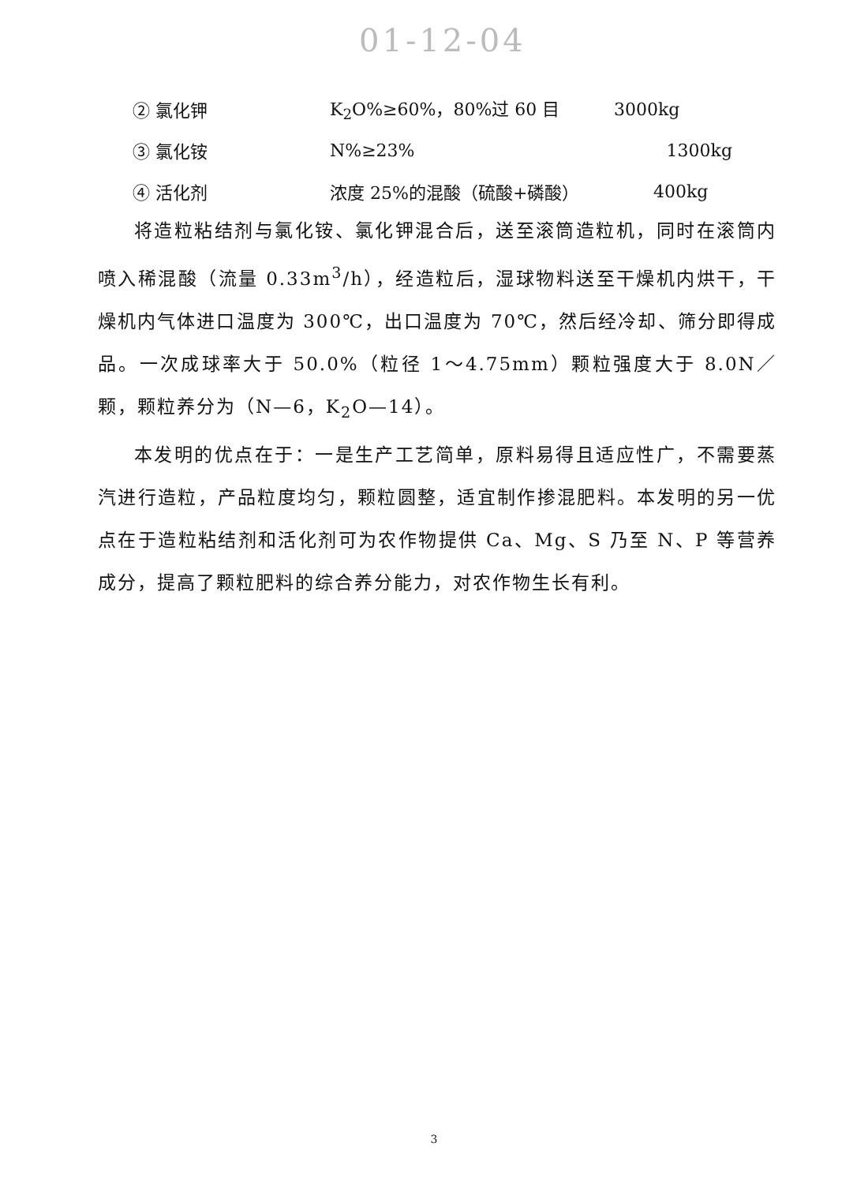01-12-04
② 氯化钾 K<sub>2</sub>O%≥60%，80%过 60 目 3000kg
③ 氯化铵 N%≥23% 1300kg
④ 活化剂 浓度 25%的混酸（硫酸+磷酸） 400kg
将造粒粘结剂与氯化铵、氯化钾混合后，送至滚筒造粒机，同时在滚筒内喷入稀混酸（流量 0.33m<sup>3</sup>/h），经造粒后，湿球物料送至干燥机内烘干，干燥机内气体进口温度为 300℃，出口温度为 70℃，然后经冷却、筛分即得成品。一次成球率大于 50.0%（粒径 1～4.75mm）颗粒强度大于 8.0N／颗，颗粒养分为（N—6，K<sub>2</sub>O—14）。
本发明的优点在于：一是生产工艺简单，原料易得且适应性广，不需要蒸汽进行造粒，产品粒度均匀，颗粒圆整，适宜制作掺混肥料。本发明的另一优点在于造粒粘结剂和活化剂可为农作物提供 Ca、Mg、S 乃至 N、P 等营养成分，提高了颗粒肥料的综合养分能力，对农作物生长有利。
3